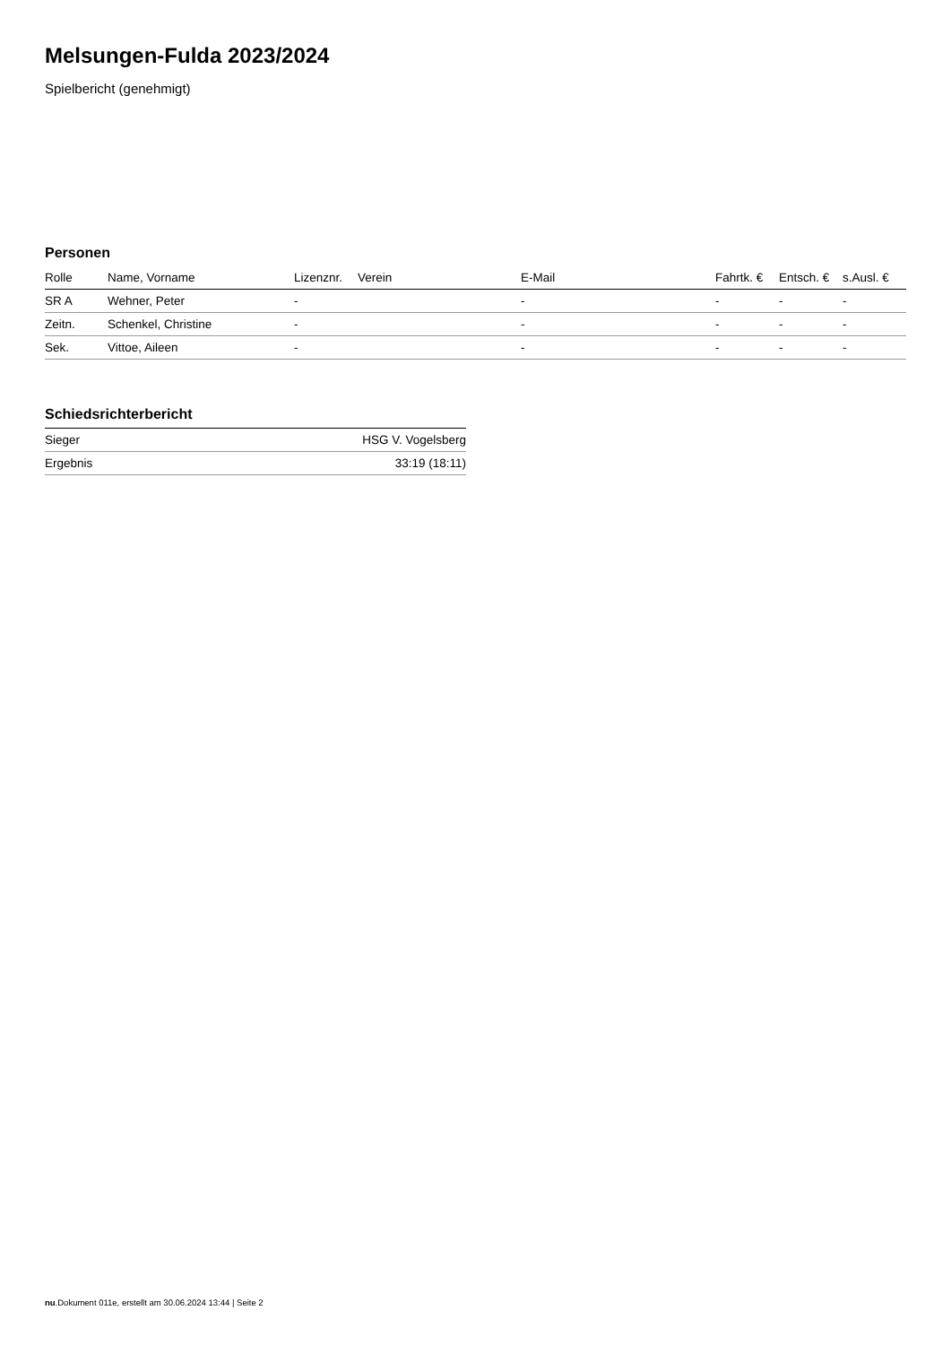Melsungen-Fulda 2023/2024
Spielbericht (genehmigt)
Personen
| Rolle | Name, Vorname | Lizenznr. | Verein | E-Mail | Fahrtk. € | Entsch. € | s.Ausl. € |
| --- | --- | --- | --- | --- | --- | --- | --- |
| SR A | Wehner, Peter | - | | - | - | - | - |
| Zeitn. | Schenkel, Christine | - | | - | - | - | - |
| Sek. | Vittoe, Aileen | - | | - | - | - | - |
Schiedsrichterbericht
| Sieger | HSG V. Vogelsberg |
| Ergebnis | 33:19 (18:11) |
nu.Dokument 011e, erstellt am 30.06.2024 13:44 | Seite 2